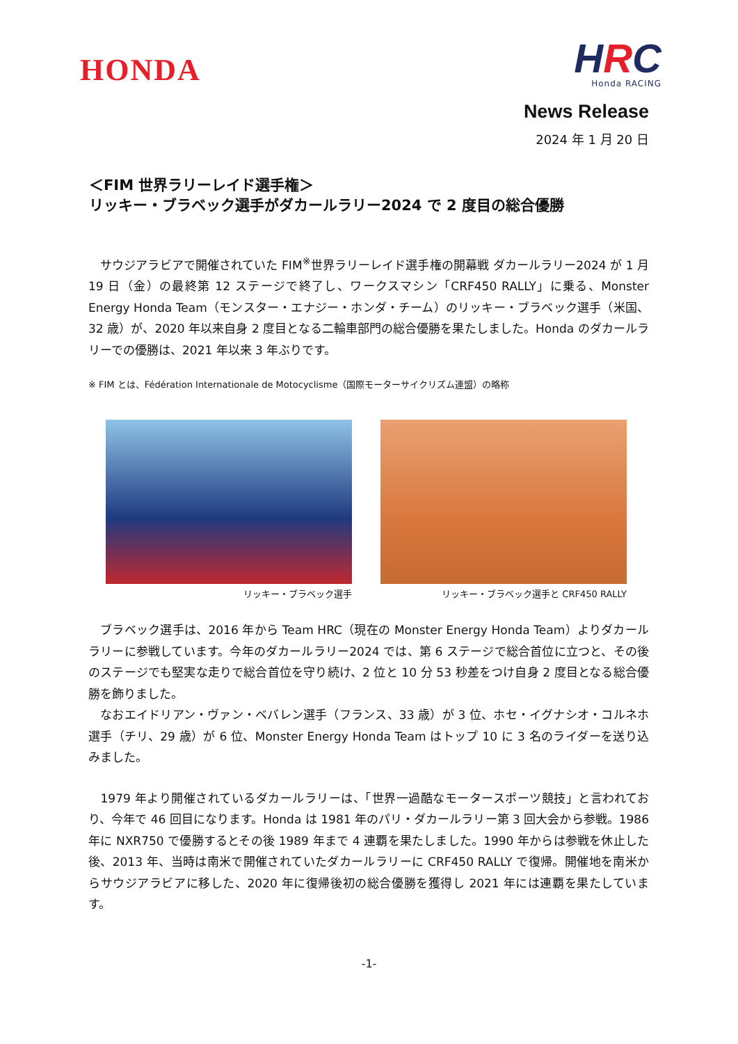HONDA
HRC
Honda RACING
News Release
2024 年 1 月 20 日
＜FIM 世界ラリーレイド選手権＞
リッキー・ブラベック選手がダカールラリー2024 で 2 度目の総合優勝
　サウジアラビアで開催されていた FIM<sup>※</sup>世界ラリーレイド選手権の開幕戦 ダカールラリー2024 が 1 月 19 日（金）の最終第 12 ステージで終了し、ワークスマシン「CRF450 RALLY」に乗る、Monster Energy Honda Team（モンスター・エナジー・ホンダ・チーム）のリッキー・ブラベック選手（米国、32 歳）が、2020 年以来自身 2 度目となる二輪車部門の総合優勝を果たしました。Honda のダカールラリーでの優勝は、2021 年以来 3 年ぶりです。
※ FIM とは、Fédération Internationale de Motocyclisme（国際モーターサイクリズム連盟）の略称
リッキー・ブラベック選手 リッキー・ブラベック選手と CRF450 RALLY
　ブラベック選手は、2016 年から Team HRC（現在の Monster Energy Honda Team）よりダカールラリーに参戦しています。今年のダカールラリー2024 では、第 6 ステージで総合首位に立つと、その後のステージでも堅実な走りで総合首位を守り続け、2 位と 10 分 53 秒差をつけ自身 2 度目となる総合優勝を飾りました。
　なおエイドリアン・ヴァン・ベバレン選手（フランス、33 歳）が 3 位、ホセ・イグナシオ・コルネホ選手（チリ、29 歳）が 6 位、Monster Energy Honda Team はトップ 10 に 3 名のライダーを送り込みました。
　1979 年より開催されているダカールラリーは、「世界一過酷なモータースポーツ競技」と言われており、今年で 46 回目になります。Honda は 1981 年のパリ・ダカールラリー第 3 回大会から参戦。1986 年に NXR750 で優勝するとその後 1989 年まで 4 連覇を果たしました。1990 年からは参戦を休止した後、2013 年、当時は南米で開催されていたダカールラリーに CRF450 RALLY で復帰。開催地を南米からサウジアラビアに移した、2020 年に復帰後初の総合優勝を獲得し 2021 年には連覇を果たしています。
-1-